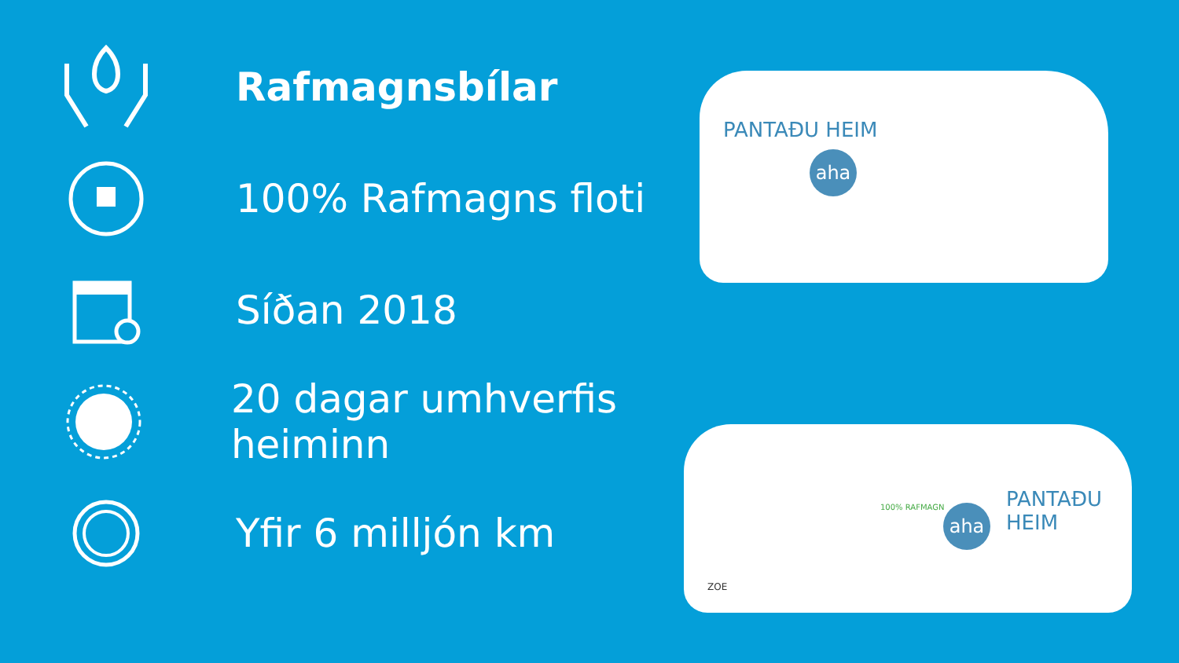Rafmagnsbílar
100% Rafmagns floti
Síðan 2018
20 dagar umhverfis heiminn
Yfir 6 milljón km
PANTAÐU HEIM
aha
aha
PANTAÐU HEIM
ZOE
100% RAFMAGN